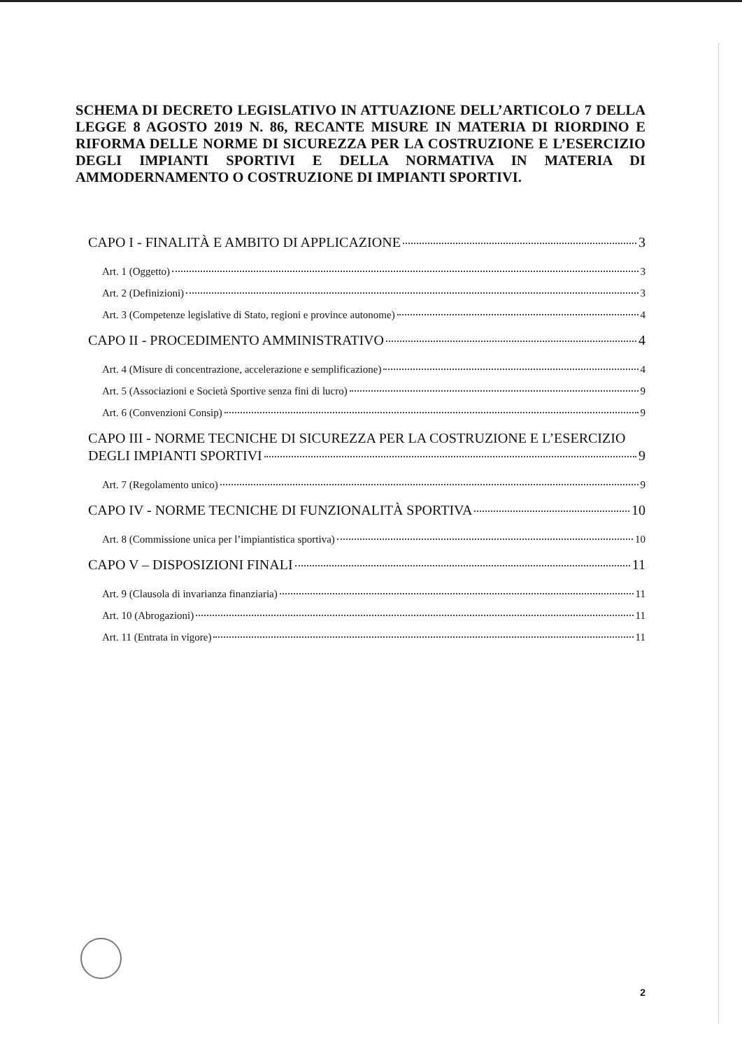SCHEMA DI DECRETO LEGISLATIVO IN ATTUAZIONE DELL’ARTICOLO 7 DELLA LEGGE 8 AGOSTO 2019 N. 86, RECANTE MISURE IN MATERIA DI RIORDINO E RIFORMA DELLE NORME DI SICUREZZA PER LA COSTRUZIONE E L’ESERCIZIO DEGLI IMPIANTI SPORTIVI E DELLA NORMATIVA IN MATERIA DI AMMODERNAMENTO O COSTRUZIONE DI IMPIANTI SPORTIVI.
CAPO I - FINALITÀ E AMBITO DI APPLICAZIONE 3
Art. 1 (Oggetto) 3
Art. 2 (Definizioni) 3
Art. 3 (Competenze legislative di Stato, regioni e province autonome) 4
CAPO II - PROCEDIMENTO AMMINISTRATIVO 4
Art. 4 (Misure di concentrazione, accelerazione e semplificazione) 4
Art. 5 (Associazioni e Società Sportive senza fini di lucro) 9
Art. 6 (Convenzioni Consip) 9
CAPO III - NORME TECNICHE DI SICUREZZA PER LA COSTRUZIONE E L’ESERCIZIO
DEGLI IMPIANTI SPORTIVI 9
Art. 7 (Regolamento unico) 9
CAPO IV - NORME TECNICHE DI FUNZIONALITÀ SPORTIVA 10
Art. 8 (Commissione unica per l’impiantistica sportiva) 10
CAPO V – DISPOSIZIONI FINALI 11
Art. 9 (Clausola di invarianza finanziaria) 11
Art. 10 (Abrogazioni) 11
Art. 11 (Entrata in vigore) 11
2